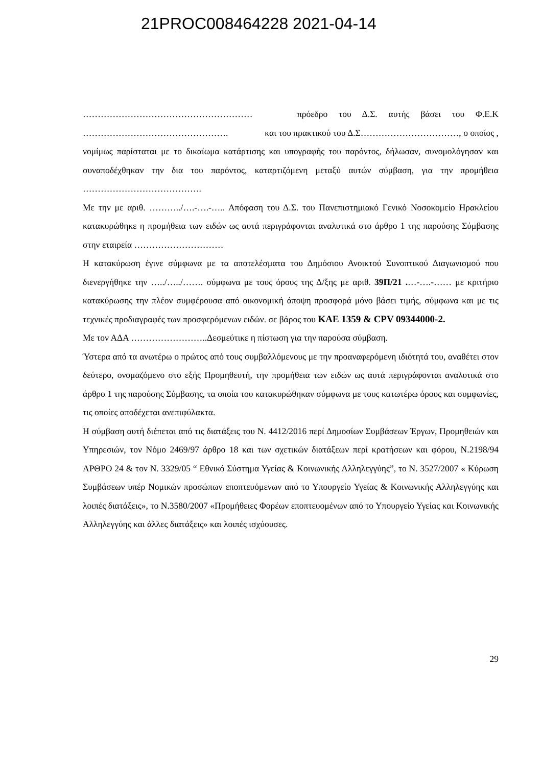21PROC008464228 2021-04-14
………………………………………………… πρόεδρο του Δ.Σ. αυτής βάσει του Φ.Ε.Κ …………………………………………. και του πρακτικού του Δ.Σ……………………………, ο οποίος , νομίμως παρίσταται με το δικαίωμα κατάρτισης και υπογραφής του παρόντος, δήλωσαν, συνομολόγησαν και συναποδέχθηκαν την δια του παρόντος, καταρτιζόμενη μεταξύ αυτών σύμβαση, για την προμήθεια ………………………………….
Με την με αριθ. ………../….-….-….. Απόφαση του Δ.Σ. του Πανεπιστημιακό Γενικό Νοσοκομείο Ηρακλείου κατακυρώθηκε η προμήθεια των ειδών ως αυτά περιγράφονται αναλυτικά στο άρθρο 1 της παρούσης Σύμβασης στην εταιρεία …………………………
Η κατακύρωση έγινε σύμφωνα με τα αποτελέσματα του Δημόσιου Ανοικτού Συνοπτικού Διαγωνισμού που διενεργήθηκε την …../…../……. σύμφωνα με τους όρους της Δ/ξης με αριθ. 39Π/21 .…-….-…… με κριτήριο κατακύρωσης την πλέον συμφέρουσα από οικονομική άποψη προσφορά μόνο βάσει τιμής, σύμφωνα και με τις τεχνικές προδιαγραφές των προσφερόμενων ειδών. σε βάρος του ΚΑΕ 1359 & CPV 09344000-2.
Με τον ΑΔΑ ……………………..Δεσμεύτικε η πίστωση για την παρούσα σύμβαση.
Ύστερα από τα ανωτέρω ο πρώτος από τους συμβαλλόμενους με την προαναφερόμενη ιδιότητά του, αναθέτει στον δεύτερο, ονομαζόμενο στο εξής Προμηθευτή, την προμήθεια των ειδών ως αυτά περιγράφονται αναλυτικά στο άρθρο 1 της παρούσης Σύμβασης, τα οποία του κατακυρώθηκαν σύμφωνα με τους κατωτέρω όρους και συμφωνίες, τις οποίες αποδέχεται ανεπιφύλακτα.
Η σύμβαση αυτή διέπεται από τις διατάξεις του Ν. 4412/2016 περί Δημοσίων Συμβάσεων Έργων, Προμηθειών και Υπηρεσιών, τον Νόμο 2469/97 άρθρο 18 και των σχετικών διατάξεων περί κρατήσεων και φόρου, Ν.2198/94 ΑΡΘΡΟ 24 & τον Ν. 3329/05 “ Εθνικό Σύστημα Υγείας & Κοινωνικής Αλληλεγγύης”, το Ν. 3527/2007 « Κύρωση Συμβάσεων υπέρ Νομικών προσώπων εποπτευόμενων από το Υπουργείο Υγείας & Κοινωνικής Αλληλεγγύης και λοιπές διατάξεις», το Ν.3580/2007 «Προμήθειες Φορέων εποπτευομένων από το Υπουργείο Υγείας και Κοινωνικής Αλληλεγγύης και άλλες διατάξεις» και λοιπές ισχύουσες.
29